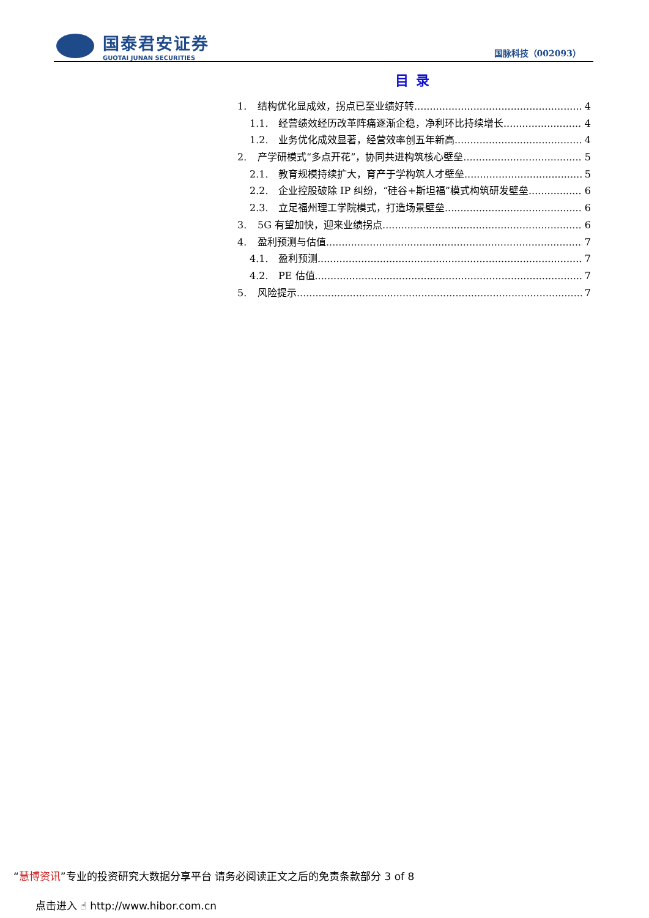国泰君安证券
GUOTAI JUNAN SECURITIES
国脉科技（002093）
目录
1. 结构优化显成效，拐点已至业绩好转 4
1.1. 经营绩效经历改革阵痛逐渐企稳，净利环比持续增长 4
1.2. 业务优化成效显著，经营效率创五年新高 4
2. 产学研模式“多点开花”，协同共进构筑核心壁垒 5
2.1. 教育规模持续扩大，育产于学构筑人才壁垒 5
2.2. 企业控股破除 IP 纠纷，“硅谷+斯坦福”模式构筑研发壁垒 6
2.3. 立足福州理工学院模式，打造场景壁垒 6
3. 5G 有望加快，迎来业绩拐点 6
4. 盈利预测与估值 7
4.1. 盈利预测 7
4.2. PE 估值 7
5. 风险提示 7
“慧博资讯”专业的投资研究大数据分享平台 请务必阅读正文之后的免责条款部分 3 of 8
点击进入 ☝ http://www.hibor.com.cn